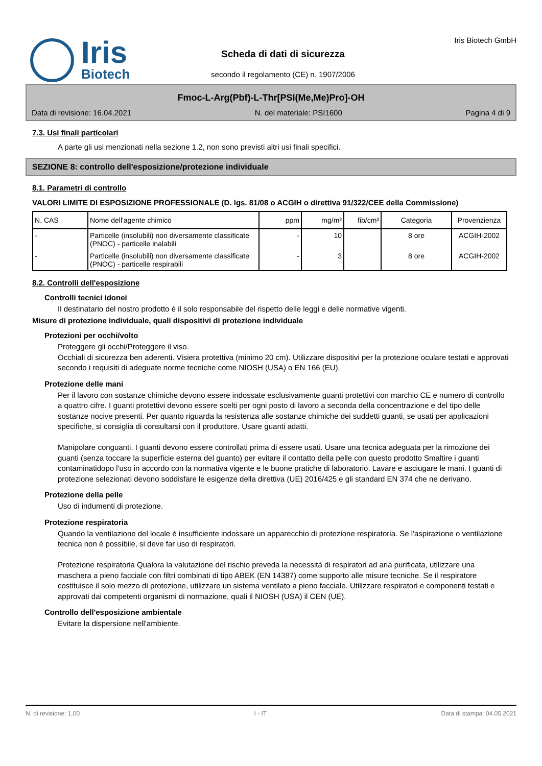Iris
Biotech
Scheda di dati di sicurezza
secondo il regolamento (CE) n. 1907/2006
Iris Biotech GmbH
Fmoc-L-Arg(Pbf)-L-Thr[PSI(Me,Me)Pro]-OH
Data di revisione: 16.04.2021 N. del materiale: PSI1600 Pagina 4 di 9
7.3. Usi finali particolari
A parte gli usi menzionati nella sezione 1.2, non sono previsti altri usi finali specifici.
SEZIONE 8: controllo dell'esposizione/protezione individuale
8.1. Parametri di controllo
VALORI LIMITE DI ESPOSIZIONE PROFESSIONALE (D. lgs. 81/08 o ACGIH o direttiva 91/322/CEE della Commissione)
| N. CAS | Nome dell'agente chimico | ppm | mg/m³ | fib/cm³ | Categoria | Provenzienza |
| --- | --- | --- | --- | --- | --- | --- |
| - | Particelle (insolubili) non diversamente classificate (PNOC) - particelle inalabili | - | 10 | | 8 ore | ACGIH-2002 |
| - | Particelle (insolubili) non diversamente classificate (PNOC) - particelle respirabili | - | 3 | | 8 ore | ACGIH-2002 |
8.2. Controlli dell'esposizione
Controlli tecnici idonei
Il destinatario del nostro prodotto è il solo responsabile del rispetto delle leggi e delle normative vigenti.
Misure di protezione individuale, quali dispositivi di protezione individuale
Protezioni per occhi/volto
Proteggere gli occhi/Proteggere il viso.
Occhiali di sicurezza ben aderenti. Visiera protettiva (minimo 20 cm). Utilizzare dispositivi per la protezione oculare testati e approvati secondo i requisiti di adeguate norme tecniche come NIOSH (USA) o EN 166 (EU).
Protezione delle mani
Per il lavoro con sostanze chimiche devono essere indossate esclusivamente guanti protettivi con marchio CE e numero di controllo a quattro cifre. I guanti protettivi devono essere scelti per ogni posto di lavoro a seconda della concentrazione e del tipo delle sostanze nocive presenti. Per quanto riguarda la resistenza alle sostanze chimiche dei suddetti guanti, se usati per applicazioni specifiche, si consiglia di consultarsi con il produttore. Usare guanti adatti.
Manipolare conguanti. I guanti devono essere controllati prima di essere usati. Usare una tecnica adeguata per la rimozione dei guanti (senza toccare la superficie esterna del guanto) per evitare il contatto della pelle con questo prodotto Smaltire i guanti contaminatidopo l'uso in accordo con la normativa vigente e le buone pratiche di laboratorio. Lavare e asciugare le mani. I guanti di protezione selezionati devono soddisfare le esigenze della direttiva (UE) 2016/425 e gli standard EN 374 che ne derivano.
Protezione della pelle
Uso di indumenti di protezione.
Protezione respiratoria
Quando la ventilazione del locale è insufficiente indossare un apparecchio di protezione respiratoria. Se l'aspirazione o ventilazione tecnica non è possibile, si deve far uso di respiratori.
Protezione respiratoria Qualora la valutazione del rischio preveda la necessità di respiratori ad aria purificata, utilizzare una maschera a pieno facciale con filtri combinati di tipo ABEK (EN 14387) come supporto alle misure tecniche. Se il respiratore costituisce il solo mezzo di protezione, utilizzare un sistema ventilato a pieno facciale. Utilizzare respiratori e componenti testati e approvati dai competenti organismi di normazione, quali il NIOSH (USA) il CEN (UE).
Controllo dell'esposizione ambientale
Evitare la dispersione nell'ambiente.
N. di revisione: 1,00 I - IT Data di stampa: 04.05.2021